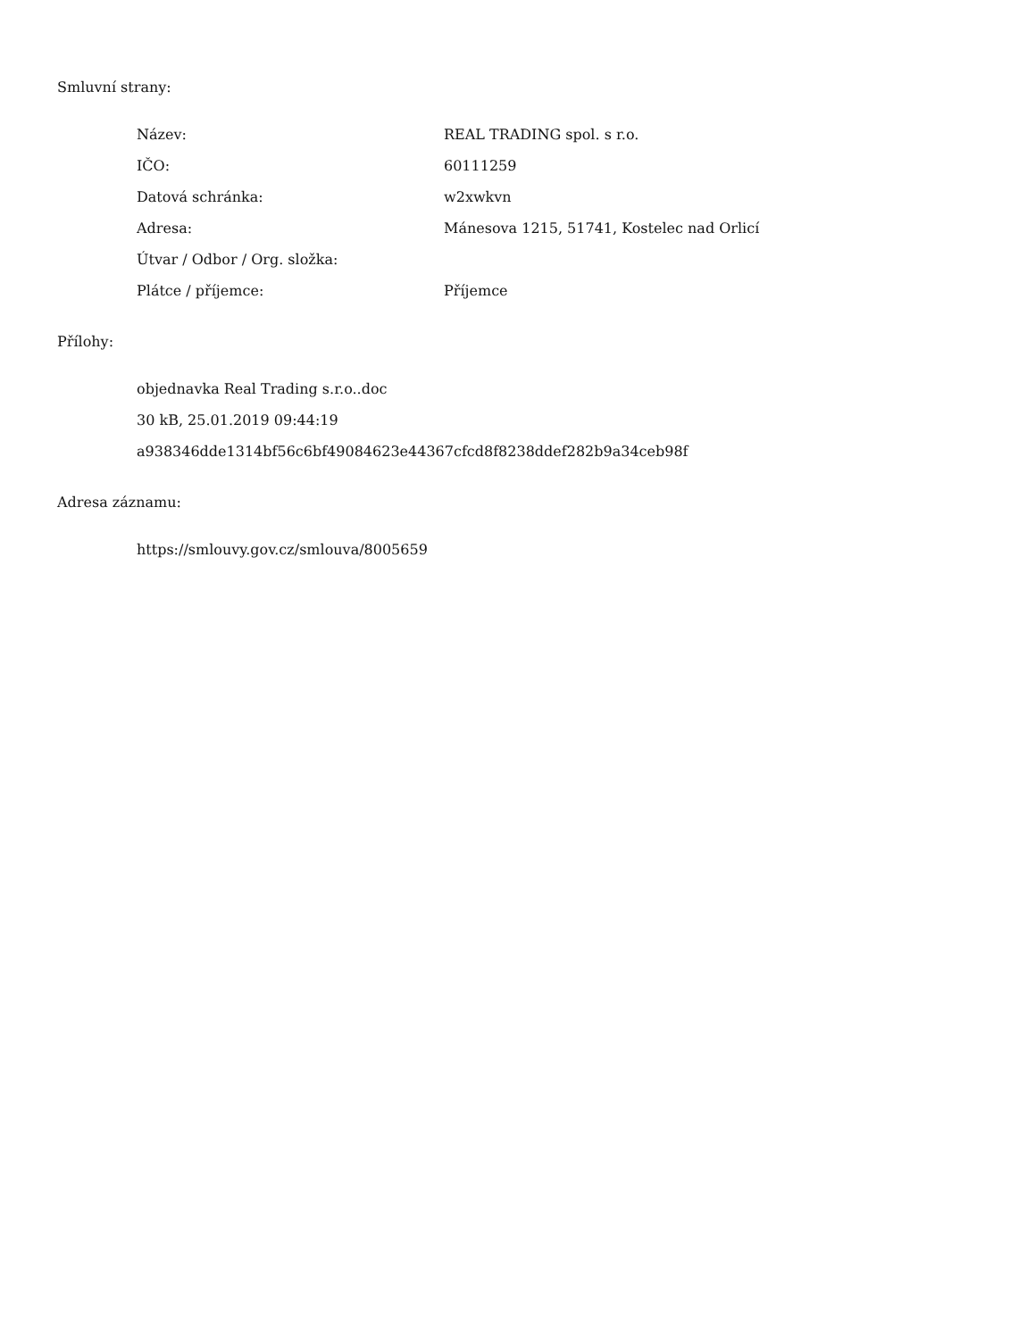Smluvní strany:
| Název: | REAL TRADING spol. s r.o. |
| IČO: | 60111259 |
| Datová schránka: | w2xwkvn |
| Adresa: | Mánesova 1215, 51741, Kostelec nad Orlicí |
| Útvar / Odbor / Org. složka: | |
| Plátce / příjemce: | Příjemce |
Přílohy:
objednavka Real Trading s.r.o..doc
30 kB, 25.01.2019 09:44:19
a938346dde1314bf56c6bf49084623e44367cfcd8f8238ddef282b9a34ceb98f
Adresa záznamu:
https://smlouvy.gov.cz/smlouva/8005659